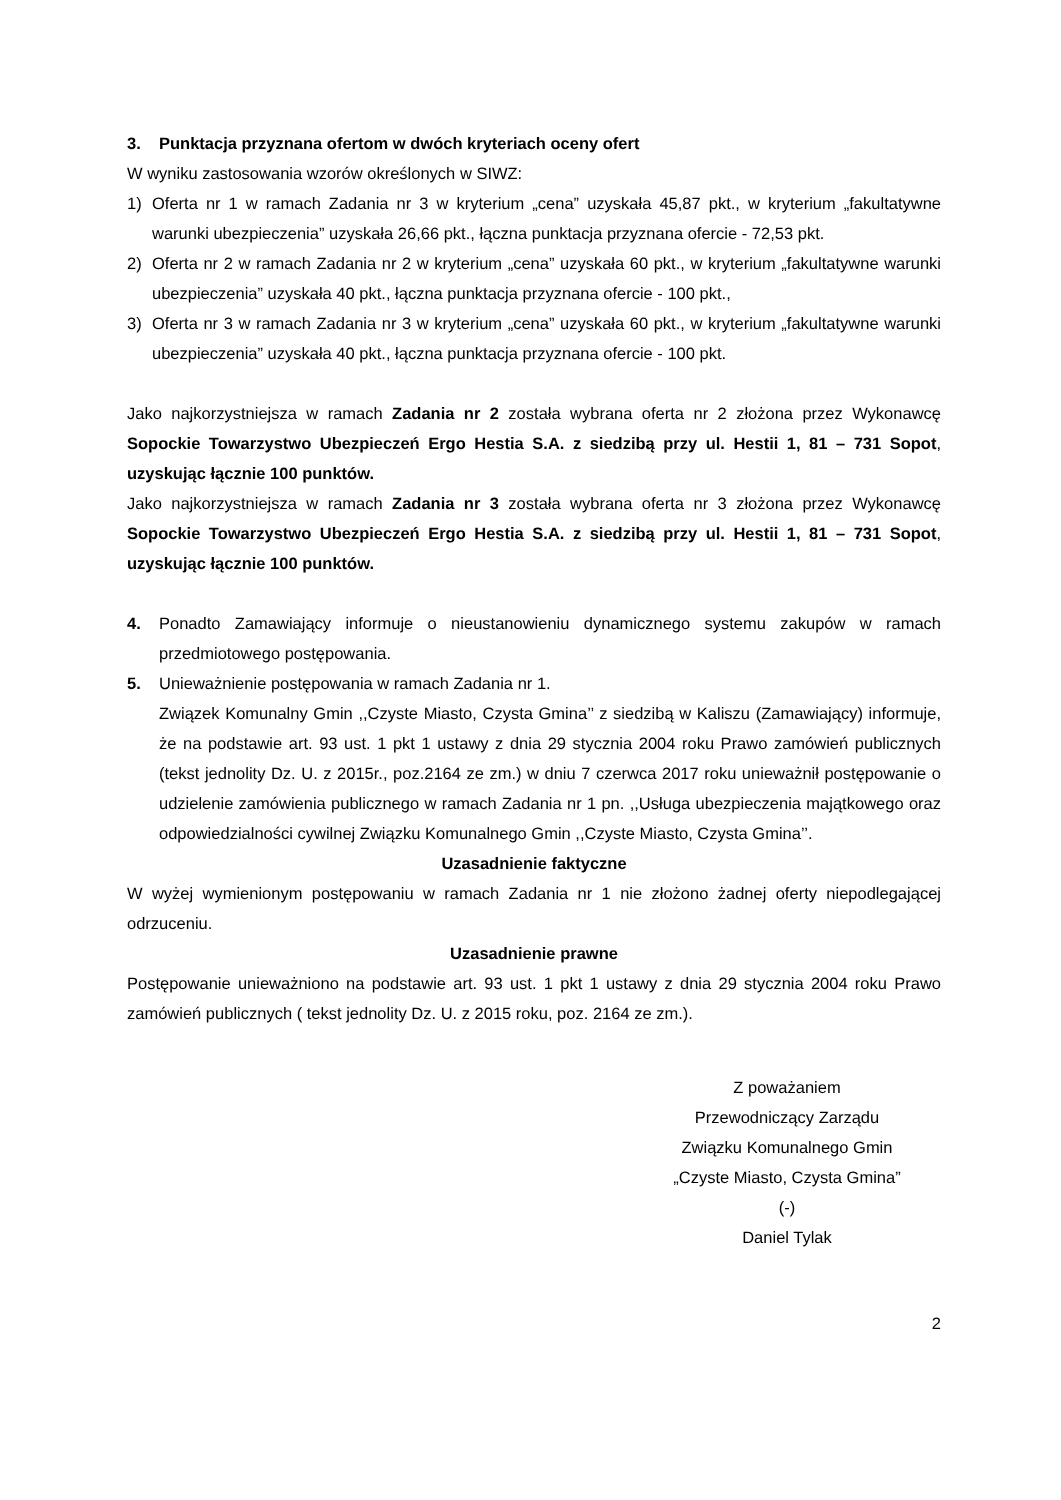3. Punktacja przyznana ofertom w dwóch kryteriach oceny ofert
W wyniku zastosowania wzorów określonych w SIWZ:
1) Oferta nr 1 w ramach Zadania nr 3 w kryterium „cena” uzyskała 45,87 pkt., w kryterium „fakultatywne warunki ubezpieczenia” uzyskała 26,66 pkt., łączna punktacja przyznana ofercie - 72,53 pkt.
2) Oferta nr 2 w ramach Zadania nr 2 w kryterium „cena” uzyskała 60 pkt., w kryterium „fakultatywne warunki ubezpieczenia” uzyskała 40 pkt., łączna punktacja przyznana ofercie - 100 pkt.,
3) Oferta nr 3 w ramach Zadania nr 3 w kryterium „cena” uzyskała 60 pkt., w kryterium „fakultatywne warunki ubezpieczenia” uzyskała 40 pkt., łączna punktacja przyznana ofercie - 100 pkt.
Jako najkorzystniejsza w ramach Zadania nr 2 została wybrana oferta nr 2 złożona przez Wykonawcę Sopockie Towarzystwo Ubezpieczeń Ergo Hestia S.A. z siedzibą przy ul. Hestii 1, 81 – 731 Sopot, uzyskując łącznie 100 punktów.
Jako najkorzystniejsza w ramach Zadania nr 3 została wybrana oferta nr 3 złożona przez Wykonawcę Sopockie Towarzystwo Ubezpieczeń Ergo Hestia S.A. z siedzibą przy ul. Hestii 1, 81 – 731 Sopot, uzyskując łącznie 100 punktów.
4. Ponadto Zamawiający informuje o nieustanowieniu dynamicznego systemu zakupów w ramach przedmiotowego postępowania.
5. Unieważnienie postępowania w ramach Zadania nr 1.
Związek Komunalny Gmin ,,Czyste Miasto, Czysta Gmina’’ z siedzibą w Kaliszu (Zamawiający) informuje, że na podstawie art. 93 ust. 1 pkt 1 ustawy z dnia 29 stycznia 2004 roku Prawo zamówień publicznych (tekst jednolity Dz. U. z 2015r., poz.2164 ze zm.) w dniu 7 czerwca 2017 roku unieważnił postępowanie o udzielenie zamówienia publicznego w ramach Zadania nr 1 pn. ,,Usługa ubezpieczenia majątkowego oraz odpowiedzialności cywilnej Związku Komunalnego Gmin ,,Czyste Miasto, Czysta Gmina’’.
Uzasadnienie faktyczne
W wyżej wymienionym postępowaniu w ramach Zadania nr 1 nie złożono żadnej oferty niepodlegającej odrzuceniu.
Uzasadnienie prawne
Postępowanie unieważniono na podstawie art. 93 ust. 1 pkt 1 ustawy z dnia 29 stycznia 2004 roku Prawo zamówień publicznych ( tekst jednolity Dz. U. z 2015 roku, poz. 2164 ze zm.).
Z poważaniem
Przewodniczący Zarządu
Związku Komunalnego Gmin
„Czyste Miasto, Czysta Gmina”
(-)
Daniel Tylak
2